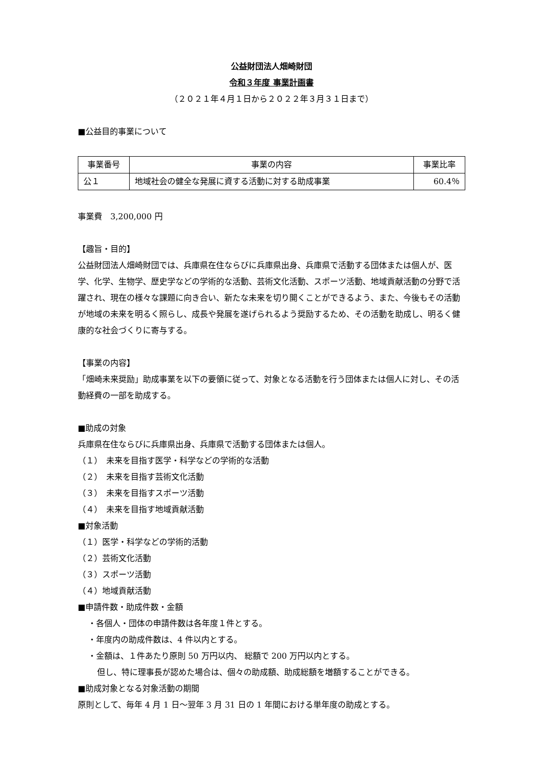公益財団法人畑崎財団
令和３年度 事業計画書
（２０２１年４月１日から２０２２年３月３１日まで）
■公益目的事業について
| 事業番号 | 事業の内容 | 事業比率 |
| --- | --- | --- |
| 公１ | 地域社会の健全な発展に資する活動に対する助成事業 | 60.4％ |
事業費　3,200,000 円
【趣旨・目的】
公益財団法人畑崎財団では、兵庫県在住ならびに兵庫県出身、兵庫県で活動する団体または個人が、医学、化学、生物学、歴史学などの学術的な活動、芸術文化活動、スポーツ活動、地域貢献活動の分野で活躍され、現在の様々な課題に向き合い、新たな未来を切り開くことができるよう、また、今後もその活動が地域の未来を明るく照らし、成長や発展を遂げられるよう奨励するため、その活動を助成し、明るく健康的な社会づくりに寄与する。
【事業の内容】
「畑崎未来奨励」助成事業を以下の要領に従って、対象となる活動を行う団体または個人に対し、その活動経費の一部を助成する。
■助成の対象
兵庫県在住ならびに兵庫県出身、兵庫県で活動する団体または個人。
（１）　未来を目指す医学・科学などの学術的な活動
（２）　未来を目指す芸術文化活動
（３）　未来を目指すスポーツ活動
（４）　未来を目指す地域貢献活動
■対象活動
（１）医学・科学などの学術的活動
（２）芸術文化活動
（３）スポーツ活動
（４）地域貢献活動
■申請件数・助成件数・金額
・各個人・団体の申請件数は各年度１件とする。
・年度内の助成件数は、4 件以内とする。
・金額は、１件あたり原則 50 万円以内、 総額で 200 万円以内とする。
但し、特に理事長が認めた場合は、個々の助成額、助成総額を増額することができる。
■助成対象となる対象活動の期間
原則として、毎年 4 月 1 日～翌年 3 月 31 日の 1 年間における単年度の助成とする。